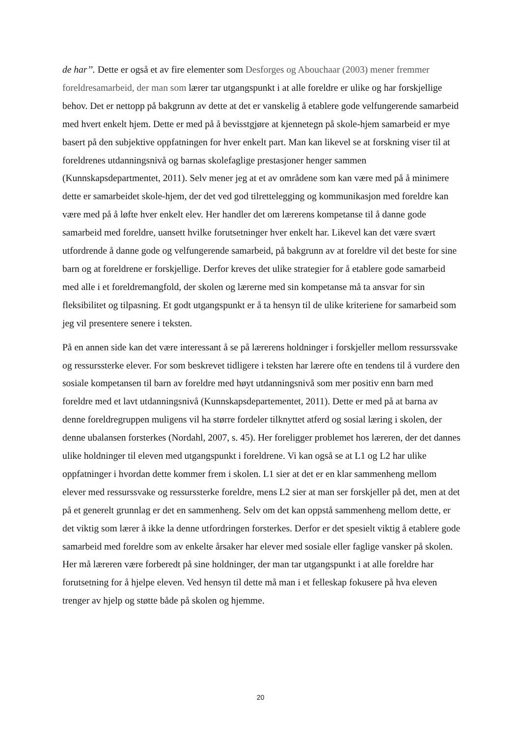de har’’. Dette er også et av fire elementer som Desforges og Abouchaar (2003) mener fremmer foreldresamarbeid, der man som lærer tar utgangspunkt i at alle foreldre er ulike og har forskjellige behov. Det er nettopp på bakgrunn av dette at det er vanskelig å etablere gode velfungerende samarbeid med hvert enkelt hjem. Dette er med på å bevisstgjøre at kjennetegn på skole-hjem samarbeid er mye basert på den subjektive oppfatningen for hver enkelt part. Man kan likevel se at forskning viser til at foreldrenes utdanningsnivå og barnas skolefaglige prestasjoner henger sammen (Kunnskapsdepartmentet, 2011). Selv mener jeg at et av områdene som kan være med på å minimere dette er samarbeidet skole-hjem, der det ved god tilrettelegging og kommunikasjon med foreldre kan være med på å løfte hver enkelt elev. Her handler det om lærerens kompetanse til å danne gode samarbeid med foreldre, uansett hvilke forutsetninger hver enkelt har. Likevel kan det være svært utfordrende å danne gode og velfungerende samarbeid, på bakgrunn av at foreldre vil det beste for sine barn og at foreldrene er forskjellige. Derfor kreves det ulike strategier for å etablere gode samarbeid med alle i et foreldremangfold, der skolen og lærerne med sin kompetanse må ta ansvar for sin fleksibilitet og tilpasning. Et godt utgangspunkt er å ta hensyn til de ulike kriteriene for samarbeid som jeg vil presentere senere i teksten.
På en annen side kan det være interessant å se på lærerens holdninger i forskjeller mellom ressurssvake og ressurssterke elever. For som beskrevet tidligere i teksten har lærere ofte en tendens til å vurdere den sosiale kompetansen til barn av foreldre med høyt utdanningsnivå som mer positiv enn barn med foreldre med et lavt utdanningsnivå (Kunnskapsdepartementet, 2011). Dette er med på at barna av denne foreldregruppen muligens vil ha større fordeler tilknyttet atferd og sosial læring i skolen, der denne ubalansen forsterkes (Nordahl, 2007, s. 45). Her foreligger problemet hos læreren, der det dannes ulike holdninger til eleven med utgangspunkt i foreldrene. Vi kan også se at L1 og L2 har ulike oppfatninger i hvordan dette kommer frem i skolen. L1 sier at det er en klar sammenheng mellom elever med ressurssvake og ressurssterke foreldre, mens L2 sier at man ser forskjeller på det, men at det på et generelt grunnlag er det en sammenheng. Selv om det kan oppstå sammenheng mellom dette, er det viktig som lærer å ikke la denne utfordringen forsterkes. Derfor er det spesielt viktig å etablere gode samarbeid med foreldre som av enkelte årsaker har elever med sosiale eller faglige vansker på skolen. Her må læreren være forberedt på sine holdninger, der man tar utgangspunkt i at alle foreldre har forutsetning for å hjelpe eleven. Ved hensyn til dette må man i et felleskap fokusere på hva eleven trenger av hjelp og støtte både på skolen og hjemme.
20